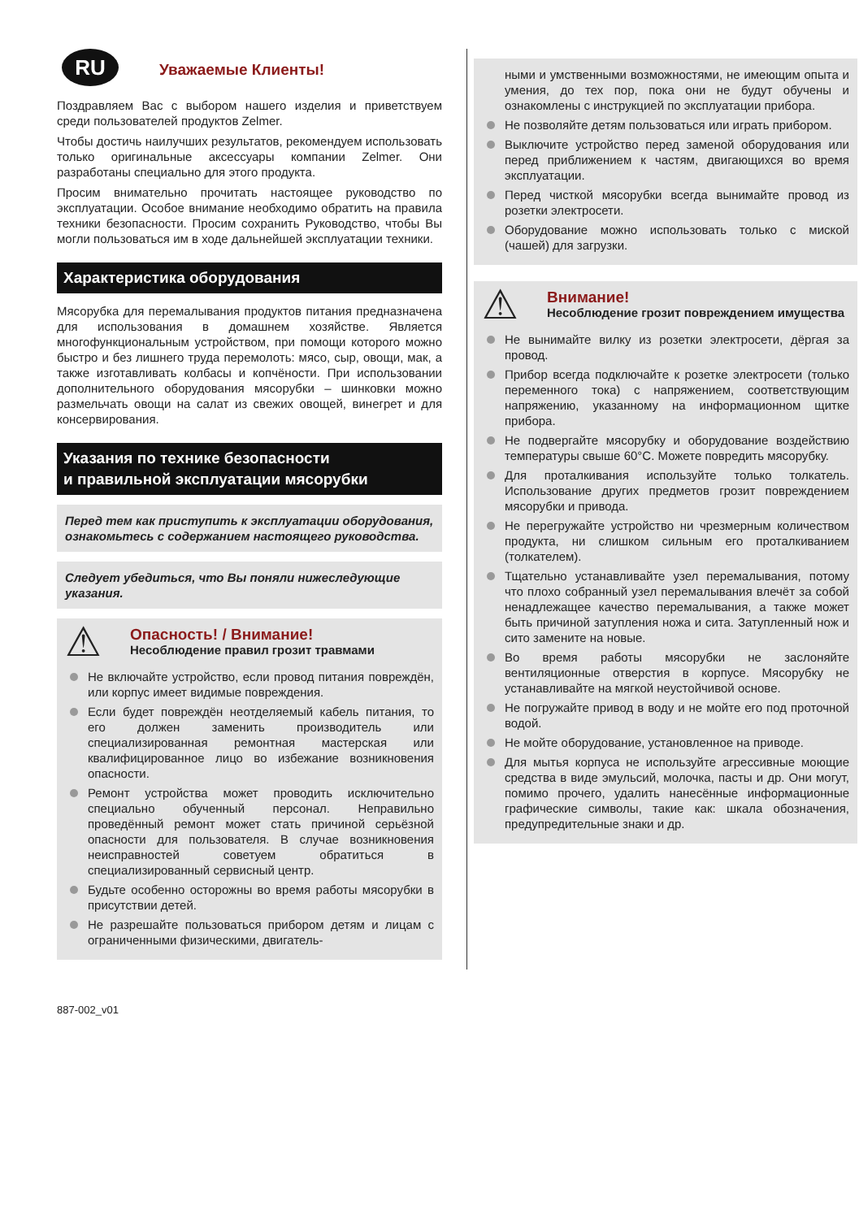RU Уважаемые Клиенты!
Поздравляем Вас с выбором нашего изделия и приветствуем среди пользователей продуктов Zelmer.
Чтобы достичь наилучших результатов, рекомендуем использовать только оригинальные аксессуары компании Zelmer. Они разработаны специально для этого продукта.
Просим внимательно прочитать настоящее руководство по эксплуатации. Особое внимание необходимо обратить на правила техники безопасности. Просим сохранить Руководство, чтобы Вы могли пользоваться им в ходе дальнейшей эксплуатации техники.
Характеристика оборудования
Мясорубка для перемалывания продуктов питания предназначена для использования в домашнем хозяйстве. Является многофункциональным устройством, при помощи которого можно быстро и без лишнего труда перемолоть: мясо, сыр, овощи, мак, а также изготавливать колбасы и копчёности. При использовании дополнительного оборудования мясорубки – шинковки можно размельчать овощи на салат из свежих овощей, винегрет и для консервирования.
Указания по технике безопасности
и правильной эксплуатации мясорубки
Перед тем как приступить к эксплуатации оборудования, ознакомьтесь с содержанием настоящего руководства.
Следует убедиться, что Вы поняли нижеследующие указания.
⚠
Опасность! / Внимание!
Несоблюдение правил грозит травмами
Не включайте устройство, если провод питания повреждён, или корпус имеет видимые повреждения.
Если будет повреждён неотделяемый кабель питания, то его должен заменить производитель или специализированная ремонтная мастерская или квалифицированное лицо во избежание возникновения опасности.
Ремонт устройства может проводить исключительно специально обученный персонал. Неправильно проведённый ремонт может стать причиной серьёзной опасности для пользователя. В случае возникновения неисправностей советуем обратиться в специализированный сервисный центр.
Будьте особенно осторожны во время работы мясорубки в присутствии детей.
Не разрешайте пользоваться прибором детям и лицам с ограниченными физическими, двигатель-
ными и умственными возможностями, не имеющим опыта и умения, до тех пор, пока они не будут обучены и ознакомлены с инструкцией по эксплуатации прибора.
Не позволяйте детям пользоваться или играть прибором.
Выключите устройство перед заменой оборудования или перед приближением к частям, двигающихся во время эксплуатации.
Перед чисткой мясорубки всегда вынимайте провод из розетки электросети.
Оборудование можно использовать только с миской (чашей) для загрузки.
⚠
Внимание!
Несоблюдение грозит повреждением имущества
Не вынимайте вилку из розетки электросети, дёргая за провод.
Прибор всегда подключайте к розетке электросети (только переменного тока) с напряжением, соответствующим напряжению, указанному на информационном щитке прибора.
Не подвергайте мясорубку и оборудование воздействию температуры свыше 60°C. Можете повредить мясорубку.
Для проталкивания используйте только толкатель. Использование других предметов грозит повреждением мясорубки и привода.
Не перегружайте устройство ни чрезмерным количеством продукта, ни слишком сильным его проталкиванием (толкателем).
Тщательно устанавливайте узел перемалывания, потому что плохо собранный узел перемалывания влечёт за собой ненадлежащее качество перемалывания, а также может быть причиной затупления ножа и сита. Затупленный нож и сито замените на новые.
Во время работы мясорубки не заслоняйте вентиляционные отверстия в корпусе. Мясорубку не устанавливайте на мягкой неустойчивой основе.
Не погружайте привод в воду и не мойте его под проточной водой.
Не мойте оборудование, установленное на приводе.
Для мытья корпуса не используйте агрессивные моющие средства в виде эмульсий, молочка, пасты и др. Они могут, помимо прочего, удалить нанесённые информационные графические символы, такие как: шкала обозначения, предупредительные знаки и др.
887-002_v01